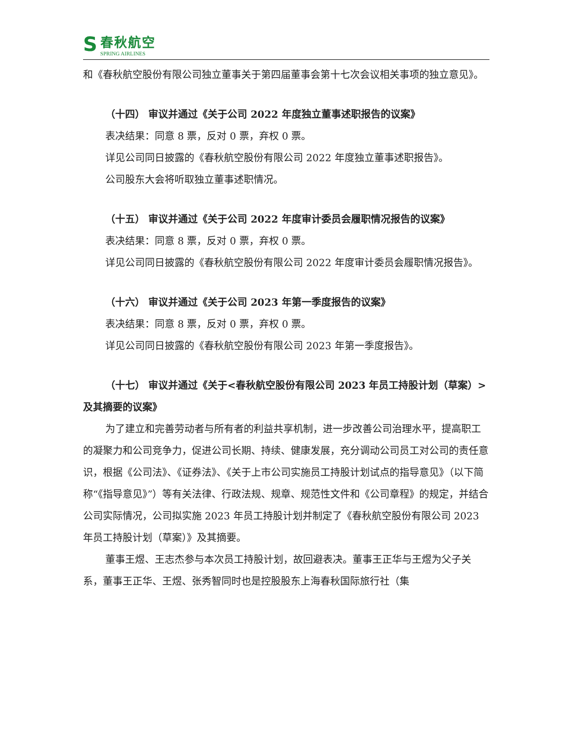S
春秋航空
SPRING AIRLINES
和《春秋航空股份有限公司独立董事关于第四届董事会第十七次会议相关事项的独立意见》。
（十四） 审议并通过《关于公司 2022 年度独立董事述职报告的议案》
表决结果：同意 8 票，反对 0 票，弃权 0 票。
详见公司同日披露的《春秋航空股份有限公司 2022 年度独立董事述职报告》。
公司股东大会将听取独立董事述职情况。
（十五） 审议并通过《关于公司 2022 年度审计委员会履职情况报告的议案》
表决结果：同意 8 票，反对 0 票，弃权 0 票。
详见公司同日披露的《春秋航空股份有限公司 2022 年度审计委员会履职情况报告》。
（十六） 审议并通过《关于公司 2023 年第一季度报告的议案》
表决结果：同意 8 票，反对 0 票，弃权 0 票。
详见公司同日披露的《春秋航空股份有限公司 2023 年第一季度报告》。
（十七） 审议并通过《关于<春秋航空股份有限公司 2023 年员工持股计划（草案）>及其摘要的议案》
为了建立和完善劳动者与所有者的利益共享机制，进一步改善公司治理水平，提高职工的凝聚力和公司竞争力，促进公司长期、持续、健康发展，充分调动公司员工对公司的责任意识，根据《公司法》、《证券法》、《关于上市公司实施员工持股计划试点的指导意见》（以下简称“《指导意见》”）等有关法律、行政法规、规章、规范性文件和《公司章程》的规定，并结合公司实际情况，公司拟实施 2023 年员工持股计划并制定了《春秋航空股份有限公司 2023 年员工持股计划（草案）》及其摘要。
董事王煜、王志杰参与本次员工持股计划，故回避表决。董事王正华与王煜为父子关系，董事王正华、王煜、张秀智同时也是控股股东上海春秋国际旅行社（集